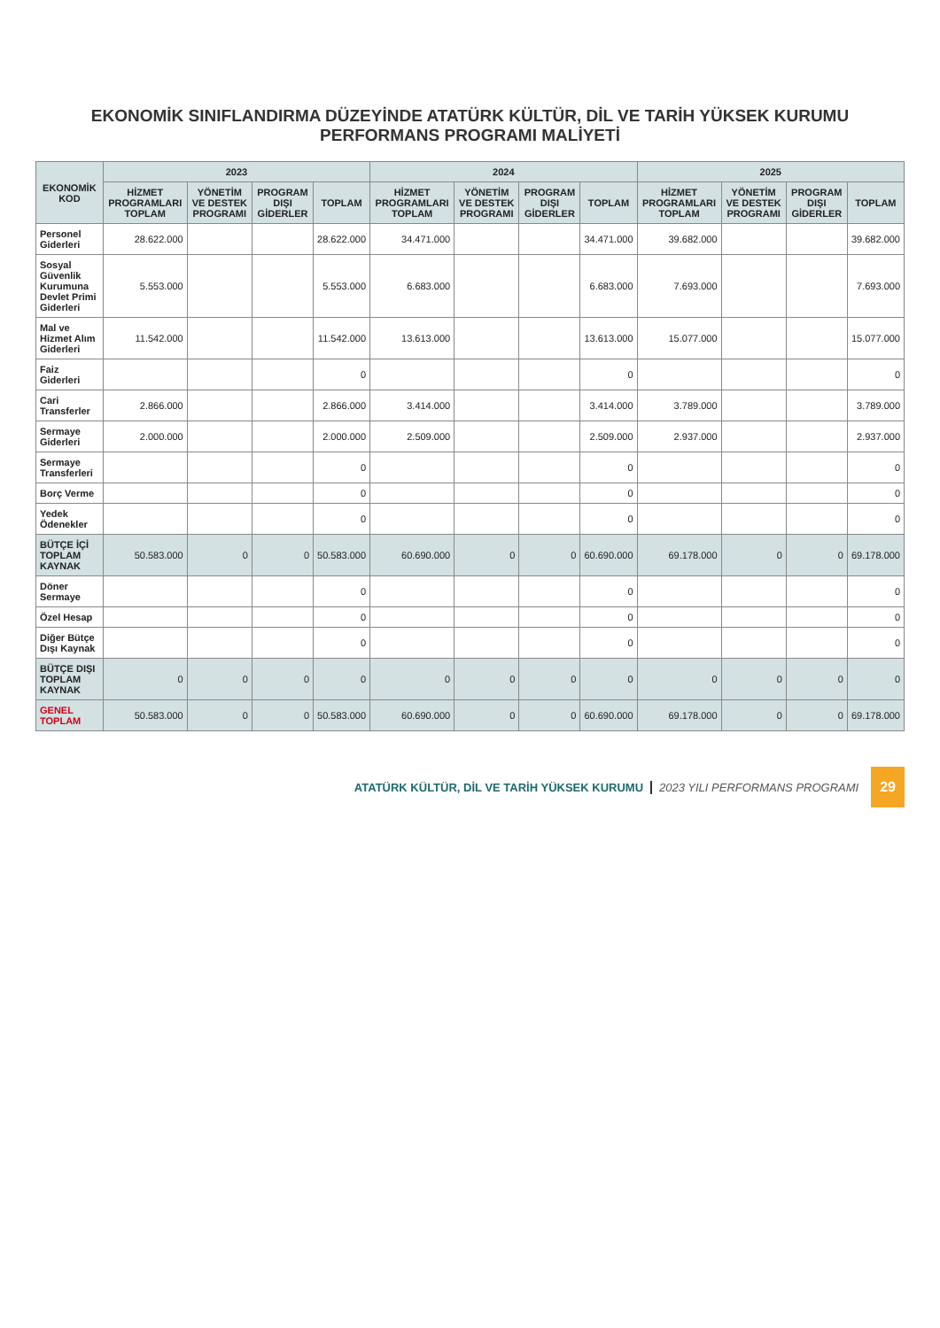EKONOMİK SINIFLANDIRMA DÜZEYİNDE ATATÜRK KÜLTÜR, DİL VE TARİH YÜKSEK KURUMU PERFORMANS PROGRAMI MALİYETİ
| EKONOMİK KOD | 2023 | | | | 2024 | | | | 2025 | | | |
| --- | --- | --- | --- | --- | --- | --- | --- | --- | --- | --- | --- | --- |
| | HİZMET PROGRAMLARI TOPLAM | YÖNETİM VE DESTEK PROGRAMI | PROGRAM DIŞI GİDERLER | TOPLAM | HİZMET PROGRAMLARI TOPLAM | YÖNETİM VE DESTEK PROGRAMI | PROGRAM DIŞI GİDERLER | TOPLAM | HİZMET PROGRAMLARI TOPLAM | YÖNETİM VE DESTEK PROGRAMI | PROGRAM DIŞI GİDERLER | TOPLAM |
| Personel Giderleri | 28.622.000 | | | 28.622.000 | 34.471.000 | | | 34.471.000 | 39.682.000 | | | 39.682.000 |
| Sosyal Güvenlik Kurumuna Devlet Primi Giderleri | 5.553.000 | | | 5.553.000 | 6.683.000 | | | 6.683.000 | 7.693.000 | | | 7.693.000 |
| Mal ve Hizmet Alım Giderleri | 11.542.000 | | | 11.542.000 | 13.613.000 | | | 13.613.000 | 15.077.000 | | | 15.077.000 |
| Faiz Giderleri | | | | 0 | | | | 0 | | | | 0 |
| Cari Transferler | 2.866.000 | | | 2.866.000 | 3.414.000 | | | 3.414.000 | 3.789.000 | | | 3.789.000 |
| Sermaye Giderleri | 2.000.000 | | | 2.000.000 | 2.509.000 | | | 2.509.000 | 2.937.000 | | | 2.937.000 |
| Sermaye Transferleri | | | | 0 | | | | 0 | | | | 0 |
| Borç Verme | | | | 0 | | | | 0 | | | | 0 |
| Yedek Ödenekler | | | | 0 | | | | 0 | | | | 0 |
| BÜTÇE İÇİ TOPLAM KAYNAK | 50.583.000 | 0 | 0 | 50.583.000 | 60.690.000 | 0 | 0 | 60.690.000 | 69.178.000 | 0 | 0 | 69.178.000 |
| Döner Sermaye | | | | 0 | | | | 0 | | | | 0 |
| Özel Hesap | | | | 0 | | | | 0 | | | | 0 |
| Diğer Bütçe Dışı Kaynak | | | | 0 | | | | 0 | | | | 0 |
| BÜTÇE DIŞI TOPLAM KAYNAK | 0 | 0 | 0 | 0 | 0 | 0 | 0 | 0 | 0 | 0 | 0 | 0 |
| GENEL TOPLAM | 50.583.000 | 0 | 0 | 50.583.000 | 60.690.000 | 0 | 0 | 60.690.000 | 69.178.000 | 0 | 0 | 69.178.000 |
ATATÜRK KÜLTÜR, DİL VE TARİH YÜKSEK KURUMU 2023 YILI PERFORMANS PROGRAMI 29